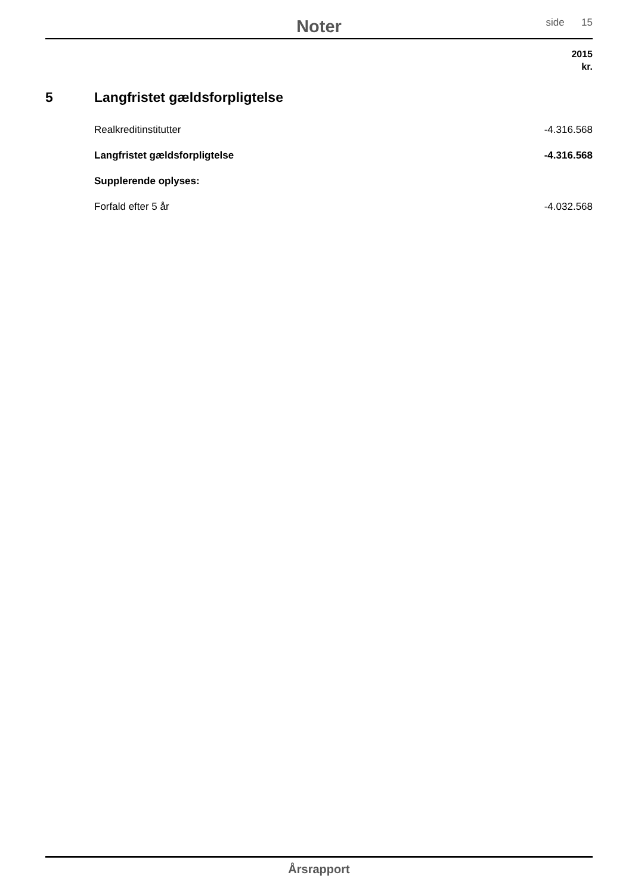Noter side 15
2015
kr.
5 Langfristet gældsforpligtelse
| Realkreditinstitutter | -4.316.568 |
| Langfristet gældsforpligtelse | -4.316.568 |
| Supplerende oplyses: | |
| Forfald efter 5 år | -4.032.568 |
Årsrapport